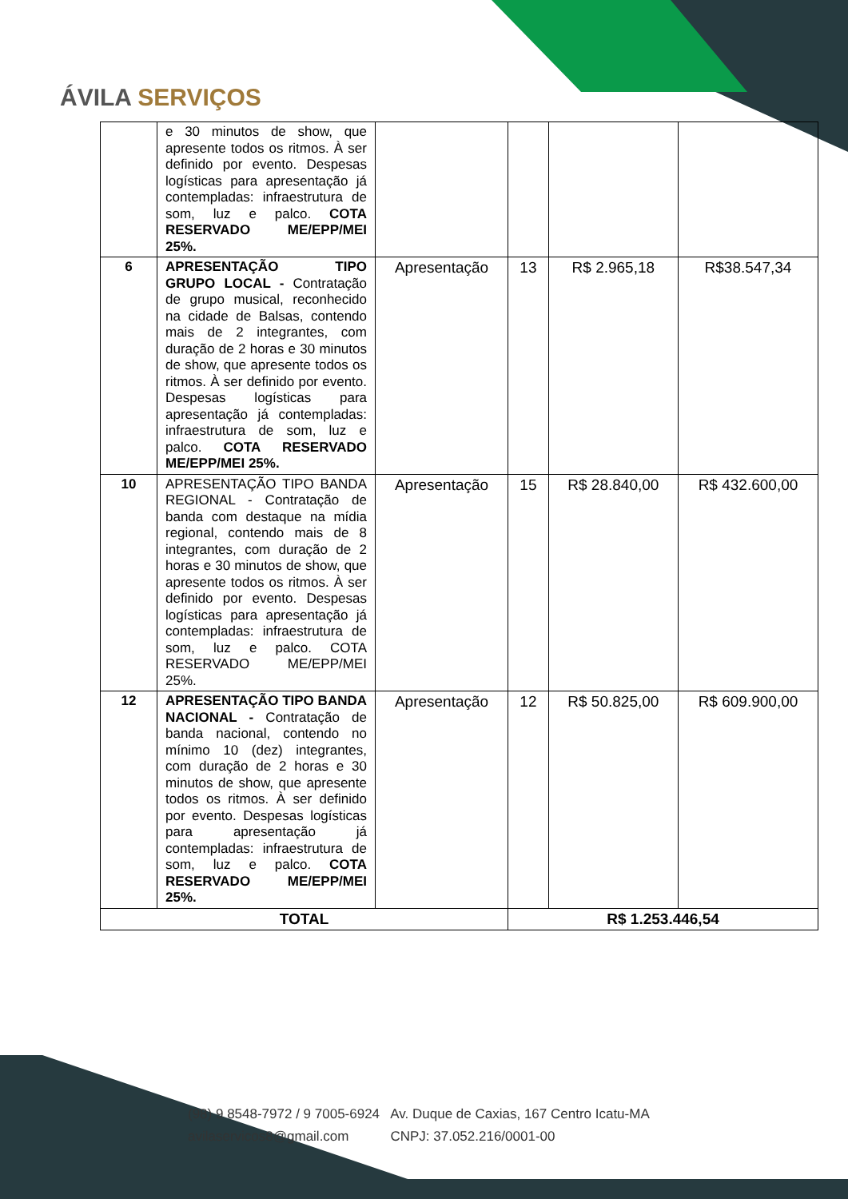ÁVILA SERVIÇOS
| | e 30 minutos de show, que apresente todos os ritmos. À ser definido por evento. Despesas logísticas para apresentação já contempladas: infraestrutura de som, luz e palco. COTA RESERVADO ME/EPP/MEI 25%. | | | | |
| 6 | APRESENTAÇÃO TIPO GRUPO LOCAL - Contratação de grupo musical, reconhecido na cidade de Balsas, contendo mais de 2 integrantes, com duração de 2 horas e 30 minutos de show, que apresente todos os ritmos. À ser definido por evento. Despesas logísticas para apresentação já contempladas: infraestrutura de som, luz e palco. COTA RESERVADO ME/EPP/MEI 25%. | Apresentação | 13 | R$ 2.965,18 | R$38.547,34 |
| 10 | APRESENTAÇÃO TIPO BANDA REGIONAL - Contratação de banda com destaque na mídia regional, contendo mais de 8 integrantes, com duração de 2 horas e 30 minutos de show, que apresente todos os ritmos. À ser definido por evento. Despesas logísticas para apresentação já contempladas: infraestrutura de som, luz e palco. COTA RESERVADO ME/EPP/MEI 25%. | Apresentação | 15 | R$ 28.840,00 | R$ 432.600,00 |
| 12 | APRESENTAÇÃO TIPO BANDA NACIONAL - Contratação de banda nacional, contendo no mínimo 10 (dez) integrantes, com duração de 2 horas e 30 minutos de show, que apresente todos os ritmos. À ser definido por evento. Despesas logísticas para apresentação já contempladas: infraestrutura de som, luz e palco. COTA RESERVADO ME/EPP/MEI 25%. | Apresentação | 12 | R$ 50.825,00 | R$ 609.900,00 |
| TOTAL | | | R$ 1.253.446,54 | | |
(98) 9 8548-7972 / 9 7005-6924 Av. Duque de Caxias, 167 Centro Icatu-MA
avilaservicos8@gmail.com CNPJ: 37.052.216/0001-00